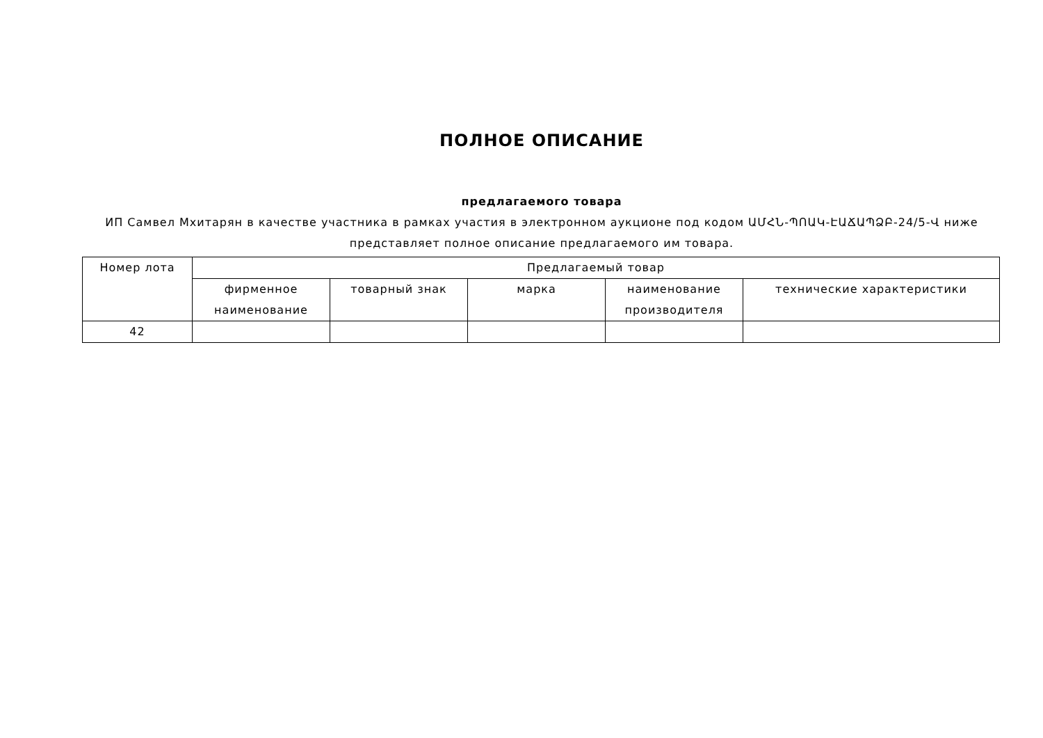ПОЛНОЕ ОПИСАНИЕ
предлагаемого товара
ИП Самвел Мхитарян в качестве участника в рамках участия в электронном аукционе под кодом ԱՄՀՆ-ՊՈԱԿ-ԷԱՃԱՊՁԲ-24/5-Վ ниже представляет полное описание предлагаемого им товара.
| Номер лота | Предлагаемый товар | | | | |
| --- | --- | --- | --- | --- | --- |
| | фирменное наименование | товарный знак | марка | наименование производителя | технические характеристики |
| 42 | | | | | |